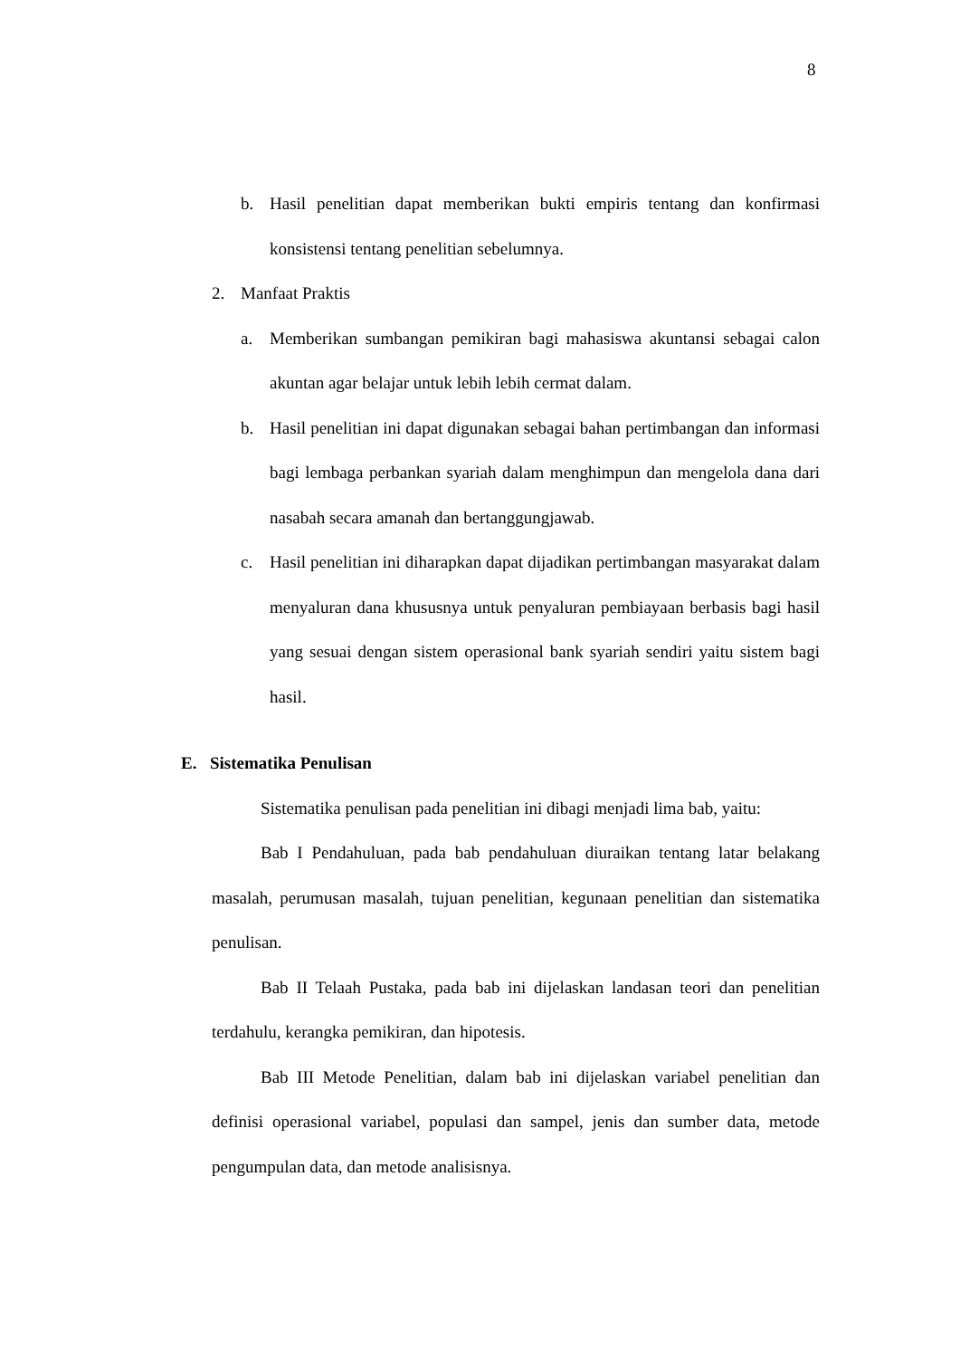8
b. Hasil penelitian dapat memberikan bukti empiris tentang dan konfirmasi konsistensi tentang penelitian sebelumnya.
2. Manfaat Praktis
a. Memberikan sumbangan pemikiran bagi mahasiswa akuntansi sebagai calon akuntan agar belajar untuk lebih lebih cermat dalam.
b. Hasil penelitian ini dapat digunakan sebagai bahan pertimbangan dan informasi bagi lembaga perbankan syariah dalam menghimpun dan mengelola dana dari nasabah secara amanah dan bertanggungjawab.
c. Hasil penelitian ini diharapkan dapat dijadikan pertimbangan masyarakat dalam menyaluran dana khususnya untuk penyaluran pembiayaan berbasis bagi hasil yang sesuai dengan sistem operasional bank syariah sendiri yaitu sistem bagi hasil.
E. Sistematika Penulisan
Sistematika penulisan pada penelitian ini dibagi menjadi lima bab, yaitu:
Bab I Pendahuluan, pada bab pendahuluan diuraikan tentang latar belakang masalah, perumusan masalah, tujuan penelitian, kegunaan penelitian dan sistematika penulisan.
Bab II Telaah Pustaka, pada bab ini dijelaskan landasan teori dan penelitian terdahulu, kerangka pemikiran, dan hipotesis.
Bab III Metode Penelitian, dalam bab ini dijelaskan variabel penelitian dan definisi operasional variabel, populasi dan sampel, jenis dan sumber data, metode pengumpulan data, dan metode analisisnya.